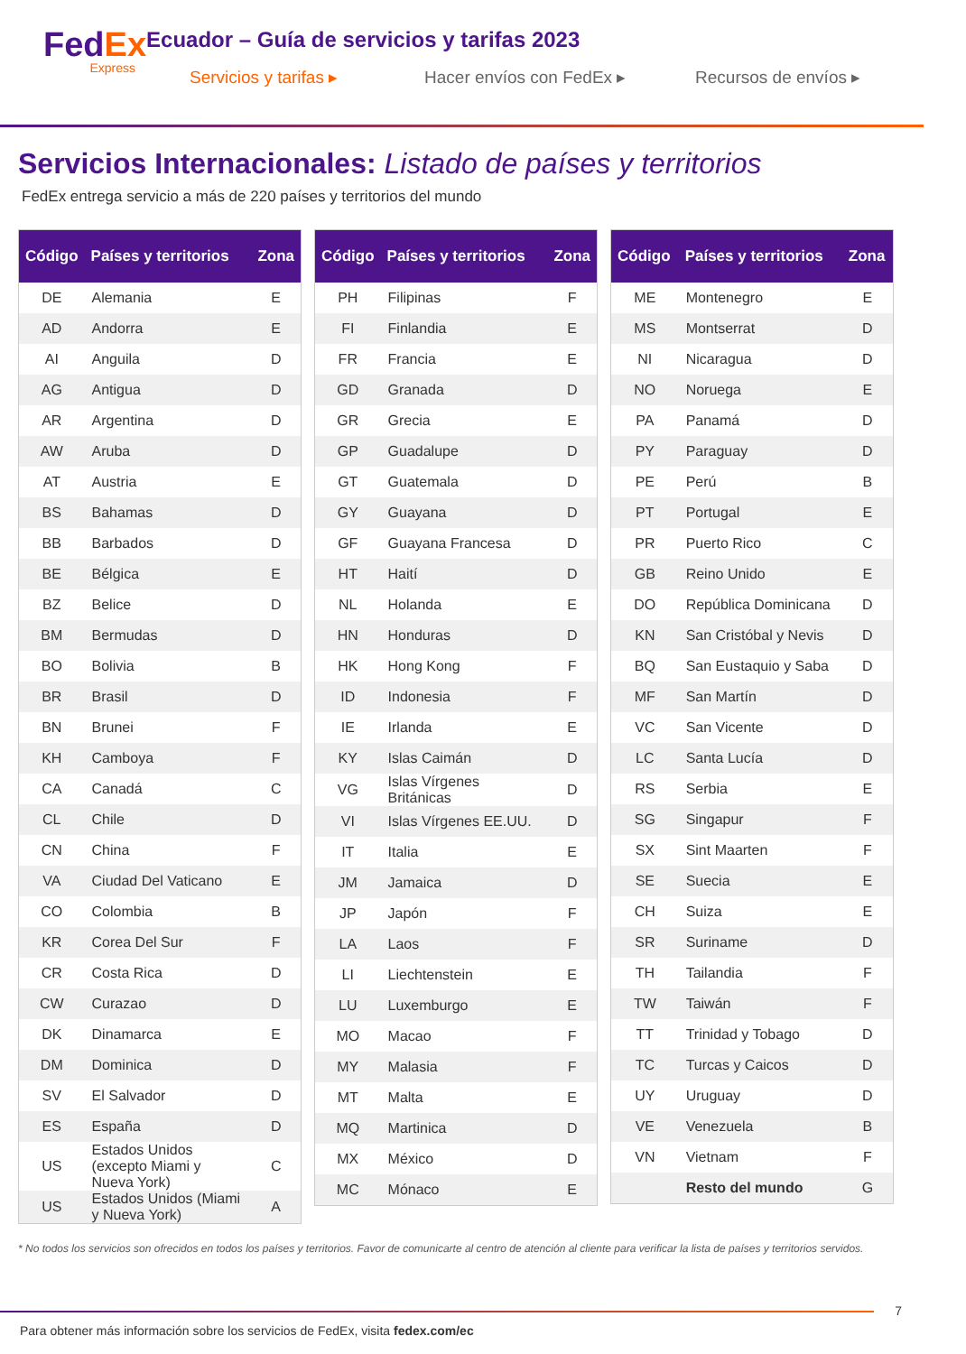FedEx
Express
Ecuador – Guía de servicios y tarifas 2023
Servicios y tarifas ▸ Hacer envíos con FedEx ▸ Recursos de envíos ▸
Servicios Internacionales: Listado de países y territorios
FedEx entrega servicio a más de 220 países y territorios del mundo
| Código | Países y territorios | Zona |
| --- | --- | --- |
| DE | Alemania | E |
| AD | Andorra | E |
| AI | Anguila | D |
| AG | Antigua | D |
| AR | Argentina | D |
| AW | Aruba | D |
| AT | Austria | E |
| BS | Bahamas | D |
| BB | Barbados | D |
| BE | Bélgica | E |
| BZ | Belice | D |
| BM | Bermudas | D |
| BO | Bolivia | B |
| BR | Brasil | D |
| BN | Brunei | F |
| KH | Camboya | F |
| CA | Canadá | C |
| CL | Chile | D |
| CN | China | F |
| VA | Ciudad Del Vaticano | E |
| CO | Colombia | B |
| KR | Corea Del Sur | F |
| CR | Costa Rica | D |
| CW | Curazao | D |
| DK | Dinamarca | E |
| DM | Dominica | D |
| SV | El Salvador | D |
| ES | España | D |
| US | Estados Unidos (excepto Miami y Nueva York) | C |
| US | Estados Unidos (Miami y Nueva York) | A |
| Código | Países y territorios | Zona |
| --- | --- | --- |
| PH | Filipinas | F |
| FI | Finlandia | E |
| FR | Francia | E |
| GD | Granada | D |
| GR | Grecia | E |
| GP | Guadalupe | D |
| GT | Guatemala | D |
| GY | Guayana | D |
| GF | Guayana Francesa | D |
| HT | Haití | D |
| NL | Holanda | E |
| HN | Honduras | D |
| HK | Hong Kong | F |
| ID | Indonesia | F |
| IE | Irlanda | E |
| KY | Islas Caimán | D |
| VG | Islas Vírgenes Británicas | D |
| VI | Islas Vírgenes EE.UU. | D |
| IT | Italia | E |
| JM | Jamaica | D |
| JP | Japón | F |
| LA | Laos | F |
| LI | Liechtenstein | E |
| LU | Luxemburgo | E |
| MO | Macao | F |
| MY | Malasia | F |
| MT | Malta | E |
| MQ | Martinica | D |
| MX | México | D |
| MC | Mónaco | E |
| Código | Países y territorios | Zona |
| --- | --- | --- |
| ME | Montenegro | E |
| MS | Montserrat | D |
| NI | Nicaragua | D |
| NO | Noruega | E |
| PA | Panamá | D |
| PY | Paraguay | D |
| PE | Perú | B |
| PT | Portugal | E |
| PR | Puerto Rico | C |
| GB | Reino Unido | E |
| DO | República Dominicana | D |
| KN | San Cristóbal y Nevis | D |
| BQ | San Eustaquio y Saba | D |
| MF | San Martín | D |
| VC | San Vicente | D |
| LC | Santa Lucía | D |
| RS | Serbia | E |
| SG | Singapur | F |
| SX | Sint Maarten | F |
| SE | Suecia | E |
| CH | Suiza | E |
| SR | Suriname | D |
| TH | Tailandia | F |
| TW | Taiwán | F |
| TT | Trinidad y Tobago | D |
| TC | Turcas y Caicos | D |
| UY | Uruguay | D |
| VE | Venezuela | B |
| VN | Vietnam | F |
| | Resto del mundo | G |
* No todos los servicios son ofrecidos en todos los países y territorios. Favor de comunicarte al centro de atención al cliente para verificar la lista de países y territorios servidos.
7
Para obtener más información sobre los servicios de FedEx, visita fedex.com/ec